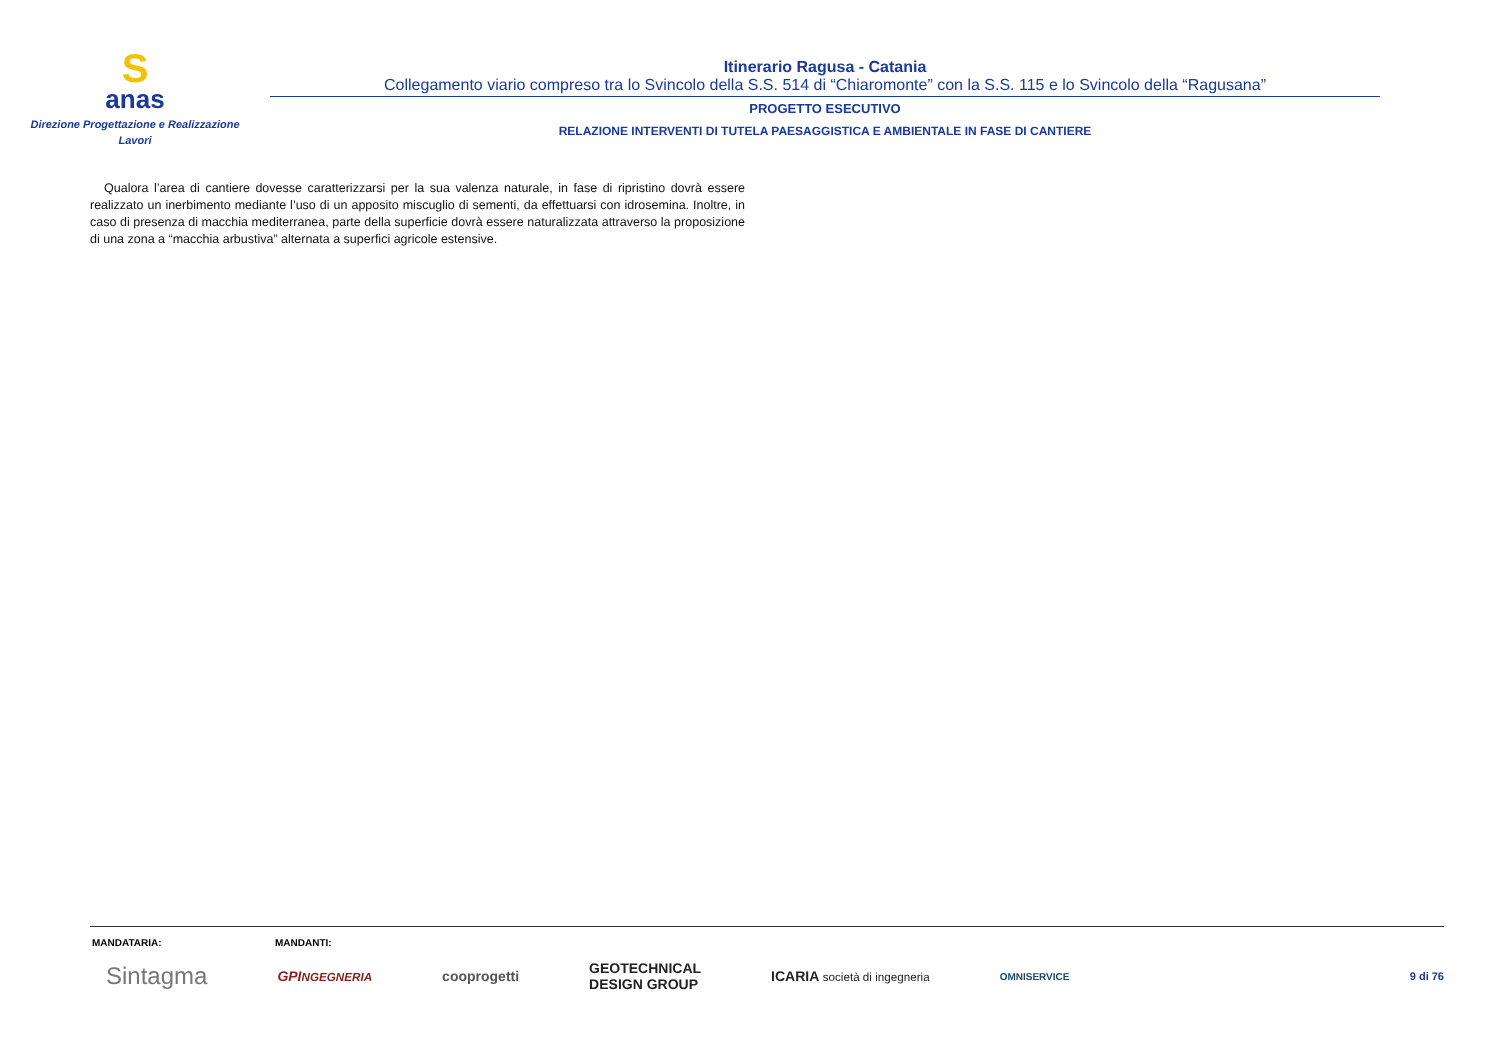S
anas
Direzione Progettazione e Realizzazione
Lavori
Itinerario Ragusa - Catania
Collegamento viario compreso tra lo Svincolo della S.S. 514 di “Chiaromonte” con la S.S. 115 e lo Svincolo della “Ragusana”
PROGETTO ESECUTIVO
RELAZIONE INTERVENTI DI TUTELA PAESAGGISTICA E AMBIENTALE IN FASE DI CANTIERE
Qualora l’area di cantiere dovesse caratterizzarsi per la sua valenza naturale, in fase di ripristino dovrà essere realizzato un inerbimento mediante l’uso di un apposito miscuglio di sementi, da effettuarsi con idrosemina. Inoltre, in caso di presenza di macchia mediterranea, parte della superficie dovrà essere naturalizzata attraverso la proposizione di una zona a “macchia arbustiva” alternata a superfici agricole estensive.
MANDATARIA: MANDANTI:
Sintagma GPINGEGNERIA cooprogetti GEOTECHNICAL
DESIGN GROUP ICARIA società di ingegneria OMNISERVICE 9 di 76